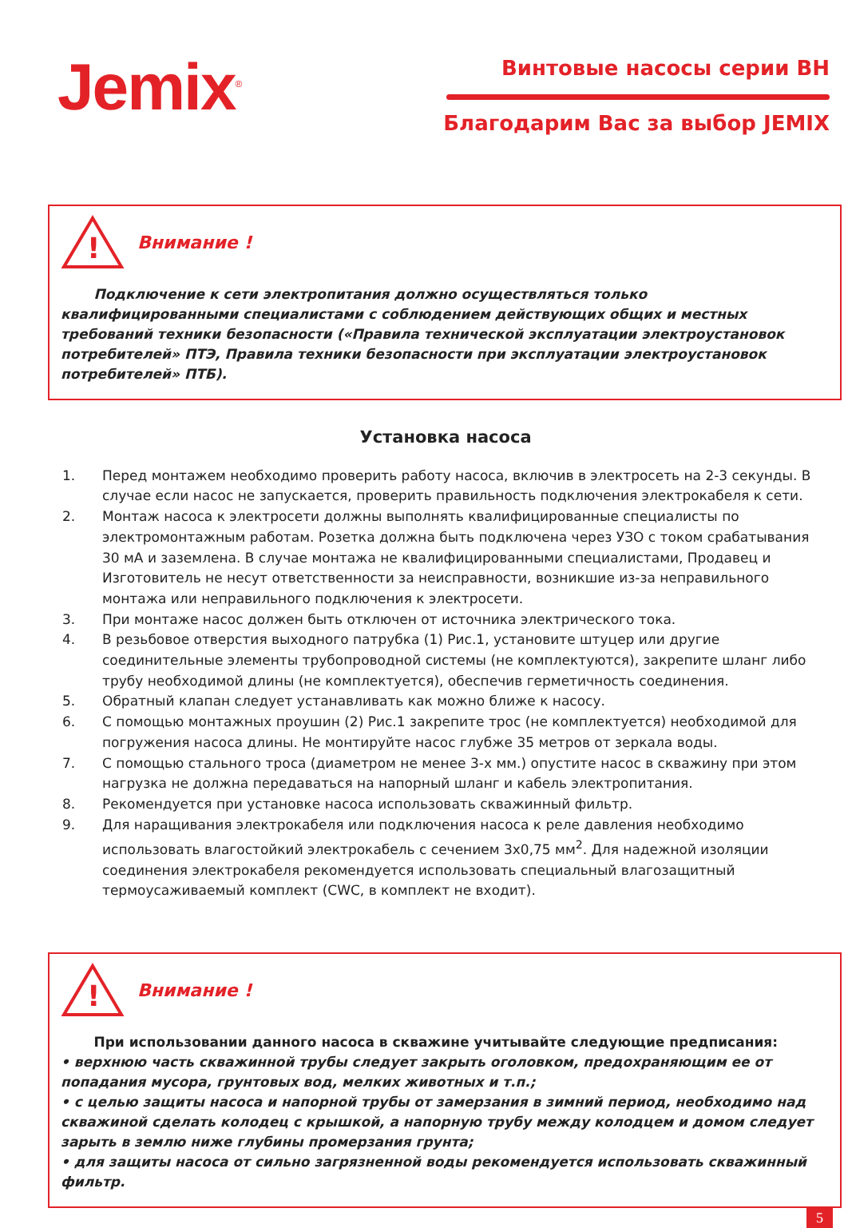Jemix<sup>®</sup>
Винтовые насосы серии ВН
Благодарим Вас за выбор JEMIX
!
Внимание !
Подключение к сети электропитания должно осуществляться только квалифицированными специалистами с соблюдением действующих общих и местных требований техники безопасности («Правила технической эксплуатации электроустановок потребителей» ПТЭ, Правила техники безопасности при эксплуатации электроустановок потребителей» ПТБ).
Установка насоса
1. Перед монтажем необходимо проверить работу насоса, включив в электросеть на 2-3 секунды. В случае если насос не запускается, проверить правильность подключения электрокабеля к сети.
2. Монтаж насоса к электросети должны выполнять квалифицированные специалисты по электромонтажным работам. Розетка должна быть подключена через УЗО с током срабатывания 30 мА и заземлена. В случае монтажа не квалифицированными специалистами, Продавец и Изготовитель не несут ответственности за неисправности, возникшие из-за неправильного монтажа или неправильного подключения к электросети.
3. При монтаже насос должен быть отключен от источника электрического тока.
4. В резьбовое отверстия выходного патрубка (1) Рис.1, установите штуцер или другие соединительные элементы трубопроводной системы (не комплектуются), закрепите шланг либо трубу необходимой длины (не комплектуется), обеспечив герметичность соединения.
5. Обратный клапан следует устанавливать как можно ближе к насосу.
6. С помощью монтажных проушин (2) Рис.1 закрепите трос (не комплектуется) необходимой для погружения насоса длины. Не монтируйте насос глубже 35 метров от зеркала воды.
7. С помощью стального троса (диаметром не менее 3-х мм.) опустите насос в скважину при этом нагрузка не должна передаваться на напорный шланг и кабель электропитания.
8. Рекомендуется при установке насоса использовать скважинный фильтр.
9. Для наращивания электрокабеля или подключения насоса к реле давления необходимо использовать влагостойкий электрокабель с сечением 3х0,75 мм<sup>2</sup>. Для надежной изоляции соединения электрокабеля рекомендуется использовать специальный влагозащитный термоусаживаемый комплект (CWC, в комплект не входит).
!
Внимание !
При использовании данного насоса в скважине учитывайте следующие предписания:
• верхнюю часть скважинной трубы следует закрыть оголовком, предохраняющим ее от попадания мусора, грунтовых вод, мелких животных и т.п.;
• с целью защиты насоса и напорной трубы от замерзания в зимний период, необходимо над скважиной сделать колодец с крышкой, а напорную трубу между колодцем и домом следует зарыть в землю ниже глубины промерзания грунта;
• для защиты насоса от сильно загрязненной воды рекомендуется использовать скважинный фильтр.
5